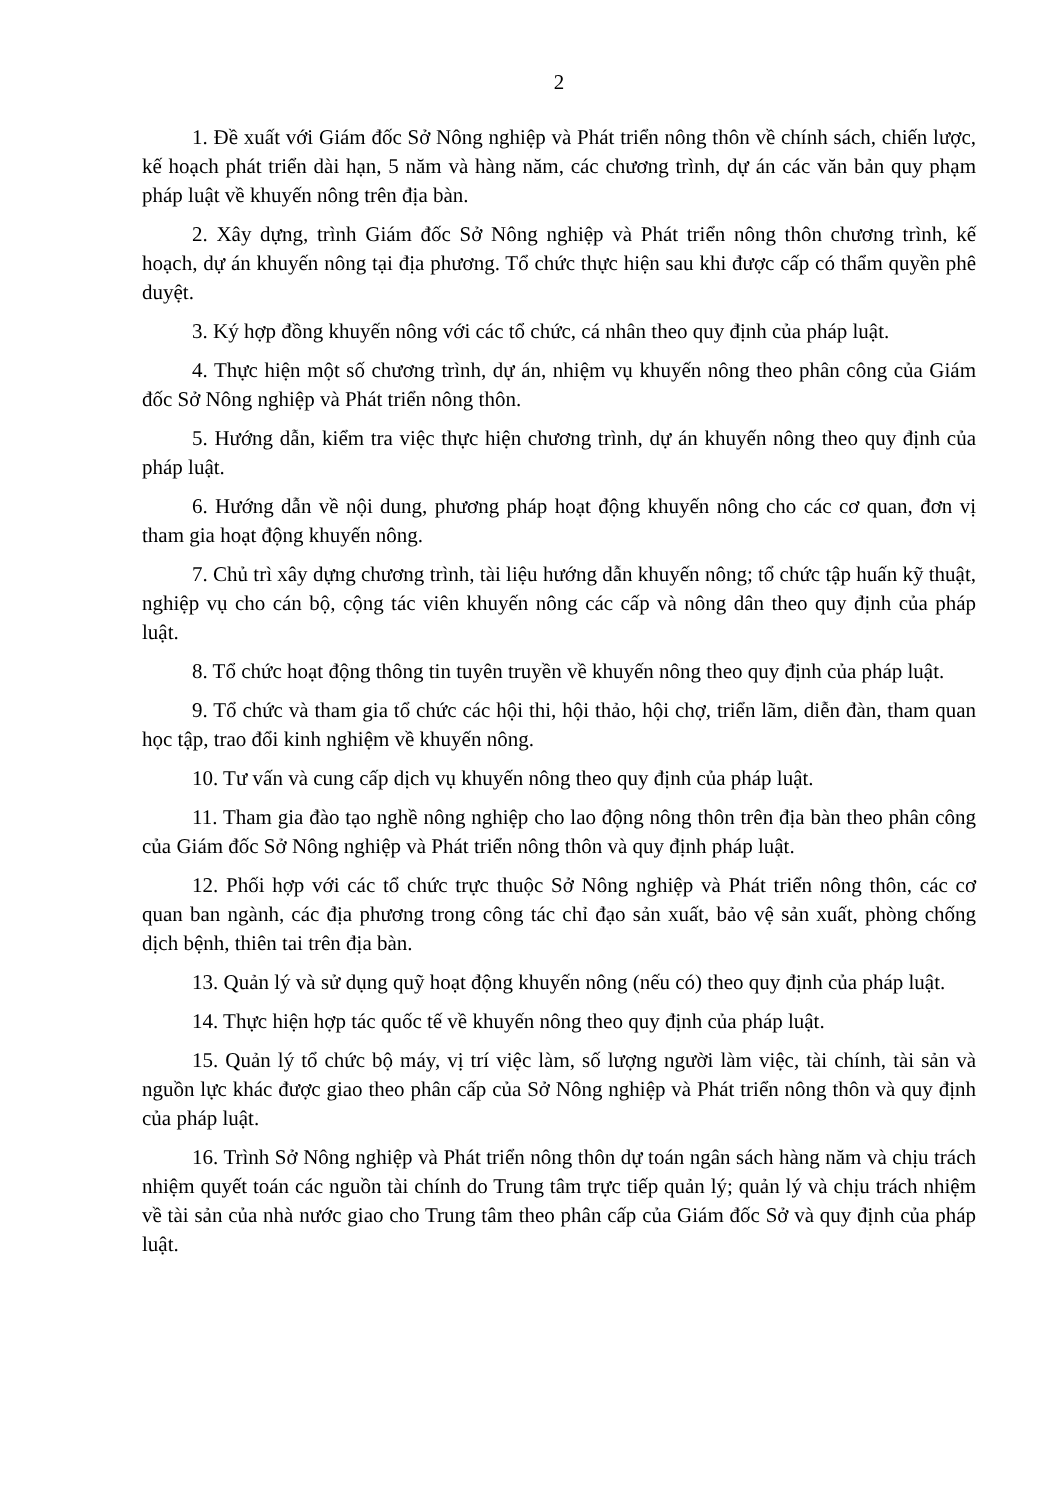2
1. Đề xuất với Giám đốc Sở Nông nghiệp và Phát triển nông thôn về chính sách, chiến lược, kế hoạch phát triển dài hạn, 5 năm và hàng năm, các chương trình, dự án các văn bản quy phạm pháp luật về khuyến nông trên địa bàn.
2. Xây dựng, trình Giám đốc Sở Nông nghiệp và Phát triển nông thôn chương trình, kế hoạch, dự án khuyến nông tại địa phương. Tổ chức thực hiện sau khi được cấp có thẩm quyền phê duyệt.
3. Ký hợp đồng khuyến nông với các tổ chức, cá nhân theo quy định của pháp luật.
4. Thực hiện một số chương trình, dự án, nhiệm vụ khuyến nông theo phân công của Giám đốc Sở Nông nghiệp và Phát triển nông thôn.
5. Hướng dẫn, kiểm tra việc thực hiện chương trình, dự án khuyến nông theo quy định của pháp luật.
6. Hướng dẫn về nội dung, phương pháp hoạt động khuyến nông cho các cơ quan, đơn vị tham gia hoạt động khuyến nông.
7. Chủ trì xây dựng chương trình, tài liệu hướng dẫn khuyến nông; tổ chức tập huấn kỹ thuật, nghiệp vụ cho cán bộ, cộng tác viên khuyến nông các cấp và nông dân theo quy định của pháp luật.
8. Tổ chức hoạt động thông tin tuyên truyền về khuyến nông theo quy định của pháp luật.
9. Tổ chức và tham gia tổ chức các hội thi, hội thảo, hội chợ, triển lãm, diễn đàn, tham quan học tập, trao đổi kinh nghiệm về khuyến nông.
10. Tư vấn và cung cấp dịch vụ khuyến nông theo quy định của pháp luật.
11. Tham gia đào tạo nghề nông nghiệp cho lao động nông thôn trên địa bàn theo phân công của Giám đốc Sở Nông nghiệp và Phát triển nông thôn và quy định pháp luật.
12. Phối hợp với các tổ chức trực thuộc Sở Nông nghiệp và Phát triển nông thôn, các cơ quan ban ngành, các địa phương trong công tác chỉ đạo sản xuất, bảo vệ sản xuất, phòng chống dịch bệnh, thiên tai trên địa bàn.
13. Quản lý và sử dụng quỹ hoạt động khuyến nông (nếu có) theo quy định của pháp luật.
14. Thực hiện hợp tác quốc tế về khuyến nông theo quy định của pháp luật.
15. Quản lý tổ chức bộ máy, vị trí việc làm, số lượng người làm việc, tài chính, tài sản và nguồn lực khác được giao theo phân cấp của Sở Nông nghiệp và Phát triển nông thôn và quy định của pháp luật.
16. Trình Sở Nông nghiệp và Phát triển nông thôn dự toán ngân sách hàng năm và chịu trách nhiệm quyết toán các nguồn tài chính do Trung tâm trực tiếp quản lý; quản lý và chịu trách nhiệm về tài sản của nhà nước giao cho Trung tâm theo phân cấp của Giám đốc Sở và quy định của pháp luật.